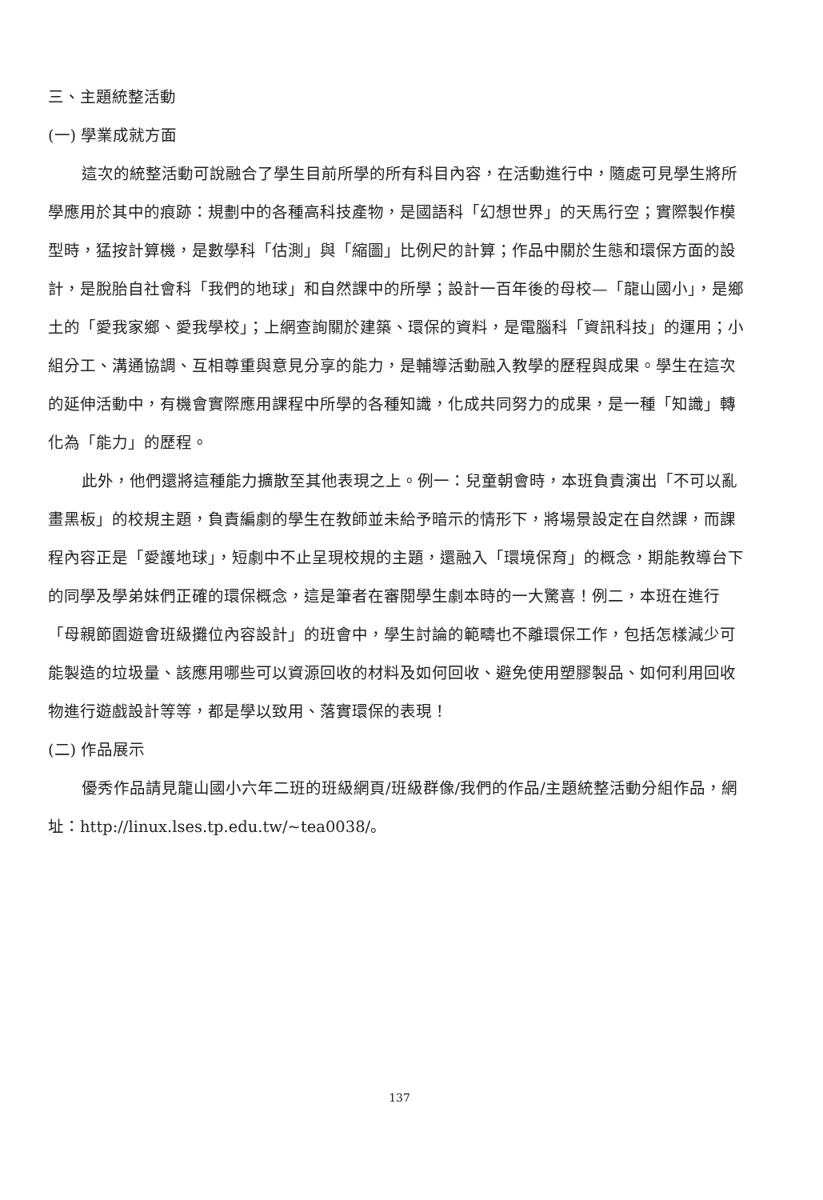三、主題統整活動
(一) 學業成就方面
這次的統整活動可說融合了學生目前所學的所有科目內容，在活動進行中，隨處可見學生將所學應用於其中的痕跡：規劃中的各種高科技產物，是國語科「幻想世界」的天馬行空；實際製作模型時，猛按計算機，是數學科「估測」與「縮圖」比例尺的計算；作品中關於生態和環保方面的設計，是脫胎自社會科「我們的地球」和自然課中的所學；設計一百年後的母校—「龍山國小」，是鄉土的「愛我家鄉、愛我學校」；上網查詢關於建築、環保的資料，是電腦科「資訊科技」的運用；小組分工、溝通協調、互相尊重與意見分享的能力，是輔導活動融入教學的歷程與成果。學生在這次的延伸活動中，有機會實際應用課程中所學的各種知識，化成共同努力的成果，是一種「知識」轉化為「能力」的歷程。
此外，他們還將這種能力擴散至其他表現之上。例一：兒童朝會時，本班負責演出「不可以亂畫黑板」的校規主題，負責編劇的學生在教師並未給予暗示的情形下，將場景設定在自然課，而課程內容正是「愛護地球」，短劇中不止呈現校規的主題，還融入「環境保育」的概念，期能教導台下的同學及學弟妹們正確的環保概念，這是筆者在審閱學生劇本時的一大驚喜！例二，本班在進行「母親節園遊會班級攤位內容設計」的班會中，學生討論的範疇也不離環保工作，包括怎樣減少可能製造的垃圾量、該應用哪些可以資源回收的材料及如何回收、避免使用塑膠製品、如何利用回收物進行遊戲設計等等，都是學以致用、落實環保的表現！
(二) 作品展示
優秀作品請見龍山國小六年二班的班級網頁/班級群像/我們的作品/主題統整活動分組作品，網址：http://linux.lses.tp.edu.tw/~tea0038/。
137